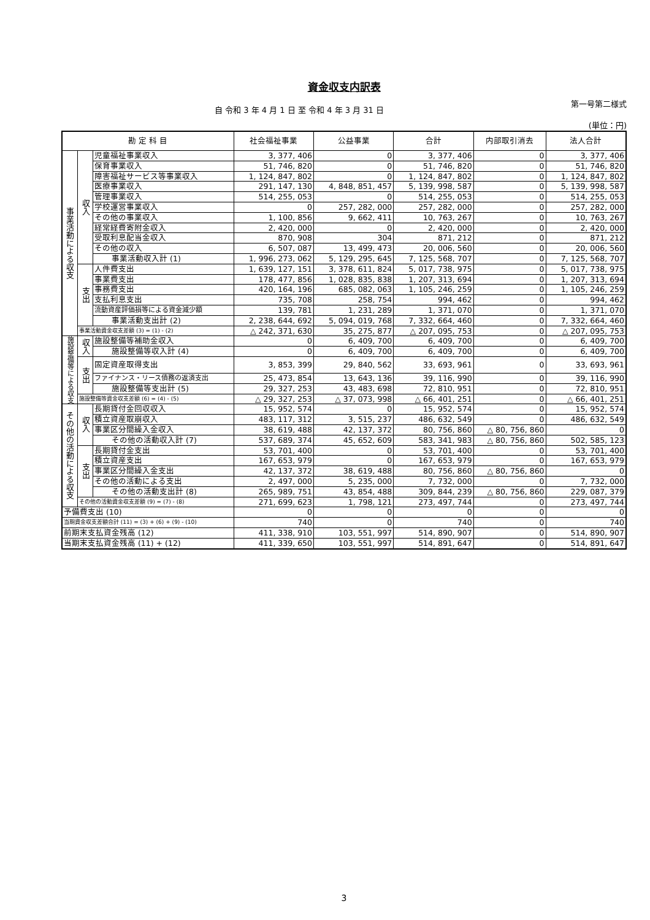資金収支内訳表
自 令和 3 年 4 月 1 日 至 令和 4 年 3 月 31 日
第一号第二様式
(単位：円)
| 勘 定 科 目 | | | 社会福祉事業 | 公益事業 | 合計 | 内部取引消去 | 法人合計 |
| --- | --- | --- | --- | --- | --- | --- | --- |
| 事業活動による収支 | 収入 | 児童福祉事業収入 | 3, 377, 406 | 0 | 3, 377, 406 | 0 | 3, 377, 406 |
| | | 保育事業収入 | 51, 746, 820 | 0 | 51, 746, 820 | 0 | 51, 746, 820 |
| | | 障害福祉サービス等事業収入 | 1, 124, 847, 802 | 0 | 1, 124, 847, 802 | 0 | 1, 124, 847, 802 |
| | | 医療事業収入 | 291, 147, 130 | 4, 848, 851, 457 | 5, 139, 998, 587 | 0 | 5, 139, 998, 587 |
| | | 管理事業収入 | 514, 255, 053 | 0 | 514, 255, 053 | 0 | 514, 255, 053 |
| | | 学校運営事業収入 | 0 | 257, 282, 000 | 257, 282, 000 | 0 | 257, 282, 000 |
| | | その他の事業収入 | 1, 100, 856 | 9, 662, 411 | 10, 763, 267 | 0 | 10, 763, 267 |
| | | 経常経費寄附金収入 | 2, 420, 000 | 0 | 2, 420, 000 | 0 | 2, 420, 000 |
| | | 受取利息配当金収入 | 870, 908 | 304 | 871, 212 | 0 | 871, 212 |
| | | その他の収入 | 6, 507, 087 | 13, 499, 473 | 20, 006, 560 | 0 | 20, 006, 560 |
| | | 事業活動収入計 (1) | 1, 996, 273, 062 | 5, 129, 295, 645 | 7, 125, 568, 707 | 0 | 7, 125, 568, 707 |
| | 支出 | 人件費支出 | 1, 639, 127, 151 | 3, 378, 611, 824 | 5, 017, 738, 975 | 0 | 5, 017, 738, 975 |
| | | 事業費支出 | 178, 477, 856 | 1, 028, 835, 838 | 1, 207, 313, 694 | 0 | 1, 207, 313, 694 |
| | | 事務費支出 | 420, 164, 196 | 685, 082, 063 | 1, 105, 246, 259 | 0 | 1, 105, 246, 259 |
| | | 支払利息支出 | 735, 708 | 258, 754 | 994, 462 | 0 | 994, 462 |
| | | 流動資産評価損等による資金減少額 | 139, 781 | 1, 231, 289 | 1, 371, 070 | 0 | 1, 371, 070 |
| | | 事業活動支出計 (2) | 2, 238, 644, 692 | 5, 094, 019, 768 | 7, 332, 664, 460 | 0 | 7, 332, 664, 460 |
| | 事業活動資金収支差額 (3) = (1) - (2) | | △ 242, 371, 630 | 35, 275, 877 | △ 207, 095, 753 | 0 | △ 207, 095, 753 |
| 施設整備等による収支 | 収入 | 施設整備等補助金収入 | 0 | 6, 409, 700 | 6, 409, 700 | 0 | 6, 409, 700 |
| | | 施設整備等収入計 (4) | 0 | 6, 409, 700 | 6, 409, 700 | 0 | 6, 409, 700 |
| | 支出 | 固定資産取得支出 | 3, 853, 399 | 29, 840, 562 | 33, 693, 961 | 0 | 33, 693, 961 |
| | | ファイナンス・リース債務の返済支出 | 25, 473, 854 | 13, 643, 136 | 39, 116, 990 | 0 | 39, 116, 990 |
| | | 施設整備等支出計 (5) | 29, 327, 253 | 43, 483, 698 | 72, 810, 951 | 0 | 72, 810, 951 |
| | 施設整備等資金収支差額 (6) = (4) - (5) | | △ 29, 327, 253 | △ 37, 073, 998 | △ 66, 401, 251 | 0 | △ 66, 401, 251 |
| その他の活動による収支 | 収入 | 長期貸付金回収収入 | 15, 952, 574 | 0 | 15, 952, 574 | 0 | 15, 952, 574 |
| | | 積立資産取崩収入 | 483, 117, 312 | 3, 515, 237 | 486, 632, 549 | 0 | 486, 632, 549 |
| | | 事業区分間繰入金収入 | 38, 619, 488 | 42, 137, 372 | 80, 756, 860 | △ 80, 756, 860 | 0 |
| | | その他の活動収入計 (7) | 537, 689, 374 | 45, 652, 609 | 583, 341, 983 | △ 80, 756, 860 | 502, 585, 123 |
| | 支出 | 長期貸付金支出 | 53, 701, 400 | 0 | 53, 701, 400 | 0 | 53, 701, 400 |
| | | 積立資産支出 | 167, 653, 979 | 0 | 167, 653, 979 | 0 | 167, 653, 979 |
| | | 事業区分間繰入金支出 | 42, 137, 372 | 38, 619, 488 | 80, 756, 860 | △ 80, 756, 860 | 0 |
| | | その他の活動による支出 | 2, 497, 000 | 5, 235, 000 | 7, 732, 000 | 0 | 7, 732, 000 |
| | | その他の活動支出計 (8) | 265, 989, 751 | 43, 854, 488 | 309, 844, 239 | △ 80, 756, 860 | 229, 087, 379 |
| | その他の活動資金収支差額 (9) = (7) - (8) | | 271, 699, 623 | 1, 798, 121 | 273, 497, 744 | 0 | 273, 497, 744 |
| 予備費支出 (10) | | | 0 | 0 | 0 | 0 | 0 |
| 当期資金収支差額合計 (11) = (3) + (6) + (9) - (10) | | | 740 | 0 | 740 | 0 | 740 |
| 前期末支払資金残高 (12) | | | 411, 338, 910 | 103, 551, 997 | 514, 890, 907 | 0 | 514, 890, 907 |
| 当期末支払資金残高 (11) + (12) | | | 411, 339, 650 | 103, 551, 997 | 514, 891, 647 | 0 | 514, 891, 647 |
3